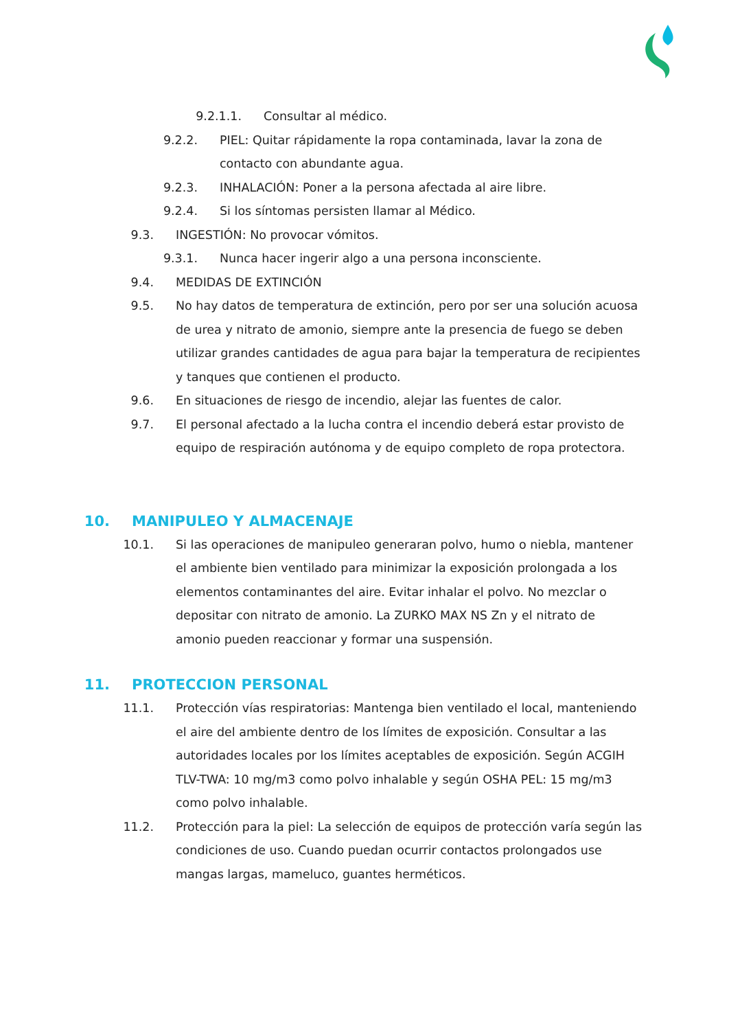9.2.1.1. Consultar al médico.
9.2.2. PIEL: Quitar rápidamente la ropa contaminada, lavar la zona de contacto con abundante agua.
9.2.3. INHALACIÓN: Poner a la persona afectada al aire libre.
9.2.4. Si los síntomas persisten llamar al Médico.
9.3. INGESTIÓN: No provocar vómitos.
9.3.1. Nunca hacer ingerir algo a una persona inconsciente.
9.4. MEDIDAS DE EXTINCIÓN
9.5. No hay datos de temperatura de extinción, pero por ser una solución acuosa de urea y nitrato de amonio, siempre ante la presencia de fuego se deben utilizar grandes cantidades de agua para bajar la temperatura de recipientes y tanques que contienen el producto.
9.6. En situaciones de riesgo de incendio, alejar las fuentes de calor.
9.7. El personal afectado a la lucha contra el incendio deberá estar provisto de equipo de respiración autónoma y de equipo completo de ropa protectora.
10. MANIPULEO Y ALMACENAJE
10.1. Si las operaciones de manipuleo generaran polvo, humo o niebla, mantener el ambiente bien ventilado para minimizar la exposición prolongada a los elementos contaminantes del aire. Evitar inhalar el polvo. No mezclar o depositar con nitrato de amonio. La ZURKO MAX NS Zn y el nitrato de amonio pueden reaccionar y formar una suspensión.
11. PROTECCION PERSONAL
11.1. Protección vías respiratorias: Mantenga bien ventilado el local, manteniendo el aire del ambiente dentro de los límites de exposición. Consultar a las autoridades locales por los límites aceptables de exposición. Según ACGIH TLV-TWA: 10 mg/m3 como polvo inhalable y según OSHA PEL: 15 mg/m3 como polvo inhalable.
11.2. Protección para la piel: La selección de equipos de protección varía según las condiciones de uso. Cuando puedan ocurrir contactos prolongados use mangas largas, mameluco, guantes herméticos.